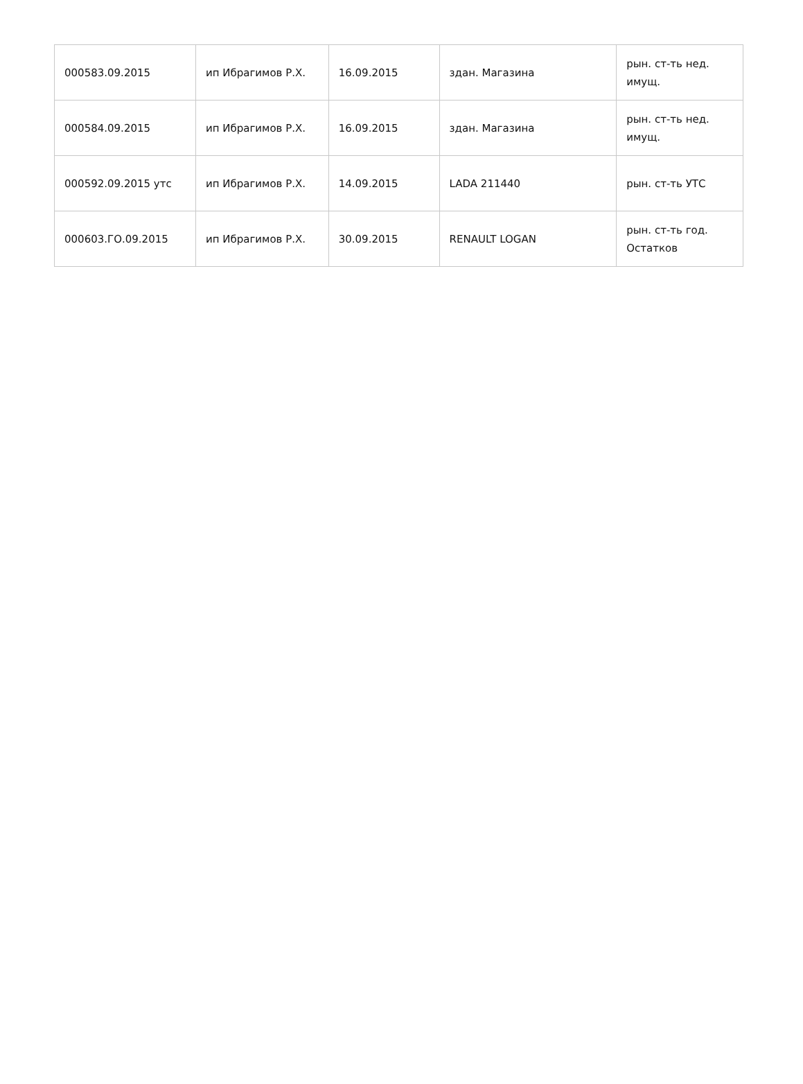| 000583.09.2015 | ип Ибрагимов Р.Х. | 16.09.2015 | здан. Магазина | рын. ст-ть нед. имущ. |
| 000584.09.2015 | ип Ибрагимов Р.Х. | 16.09.2015 | здан. Магазина | рын. ст-ть нед. имущ. |
| 000592.09.2015 утс | ип Ибрагимов Р.Х. | 14.09.2015 | LADA 211440 | рын. ст-ть УТС |
| 000603.ГО.09.2015 | ип Ибрагимов Р.Х. | 30.09.2015 | RENAULT LOGAN | рын. ст-ть год. Остатков |